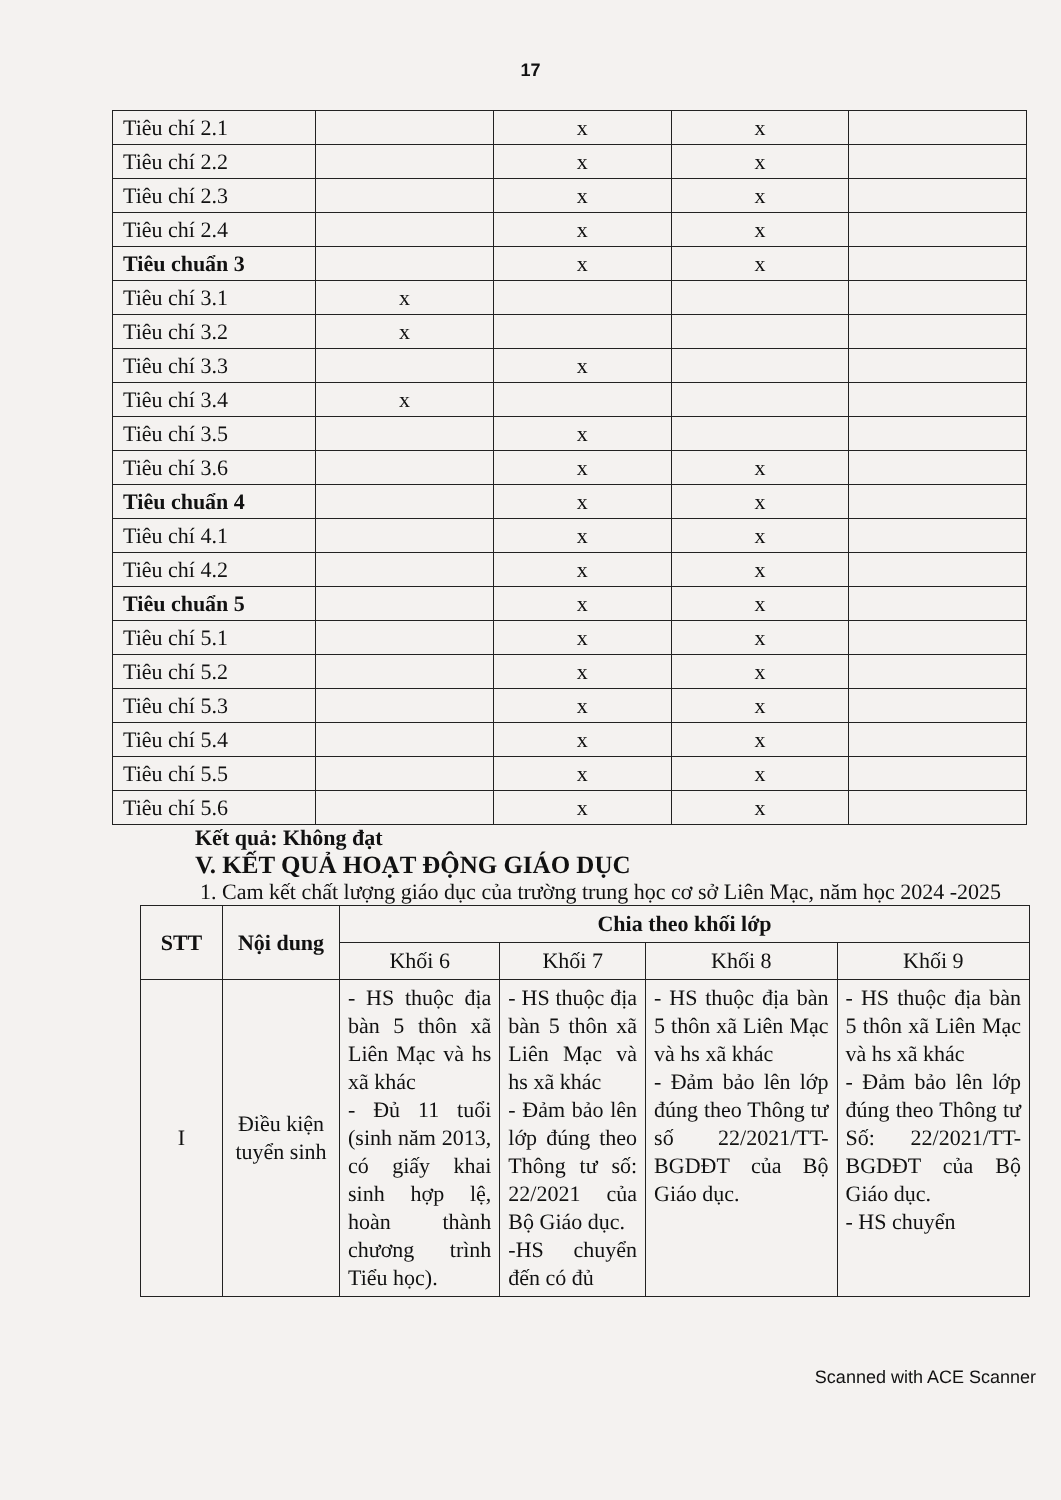17
| Tiêu chí 2.1 | | x | x | |
| Tiêu chí 2.2 | | x | x | |
| Tiêu chí 2.3 | | x | x | |
| Tiêu chí 2.4 | | x | x | |
| Tiêu chuẩn 3 | | x | x | |
| Tiêu chí 3.1 | x | | | |
| Tiêu chí 3.2 | x | | | |
| Tiêu chí 3.3 | | x | | |
| Tiêu chí 3.4 | x | | | |
| Tiêu chí 3.5 | | x | | |
| Tiêu chí 3.6 | | x | x | |
| Tiêu chuẩn 4 | | x | x | |
| Tiêu chí 4.1 | | x | x | |
| Tiêu chí 4.2 | | x | x | |
| Tiêu chuẩn 5 | | x | x | |
| Tiêu chí 5.1 | | x | x | |
| Tiêu chí 5.2 | | x | x | |
| Tiêu chí 5.3 | | x | x | |
| Tiêu chí 5.4 | | x | x | |
| Tiêu chí 5.5 | | x | x | |
| Tiêu chí 5.6 | | x | x | |
Kết quả: Không đạt
V. KẾT QUẢ HOẠT ĐỘNG GIÁO DỤC
1. Cam kết chất lượng giáo dục của trường trung học cơ sở Liên Mạc, năm học 2024 -2025
| STT | Nội dung | Chia theo khối lớp | | | |
| --- | --- | --- | --- | --- | --- |
| | | Khối 6 | Khối 7 | Khối 8 | Khối 9 |
| I | Điều kiện tuyển sinh | - HS thuộc địa bàn 5 thôn xã Liên Mạc và hs xã khác - Đủ 11 tuổi (sinh năm 2013, có giấy khai sinh hợp lệ, hoàn thành chương trình Tiểu học). | - HS thuộc địa bàn 5 thôn xã Liên Mạc và hs xã khác - Đảm bảo lên lớp đúng theo Thông tư số: 22/2021 của Bộ Giáo dục. -HS chuyển đến có đủ | - HS thuộc địa bàn 5 thôn xã Liên Mạc và hs xã khác - Đảm bảo lên lớp đúng theo Thông tư số 22/2021/TT-BGDĐT của Bộ Giáo dục. | - HS thuộc địa bàn 5 thôn xã Liên Mạc và hs xã khác - Đảm bảo lên lớp đúng theo Thông tư Số: 22/2021/TT-BGDĐT của Bộ Giáo dục. - HS chuyển |
Scanned with ACE Scanner